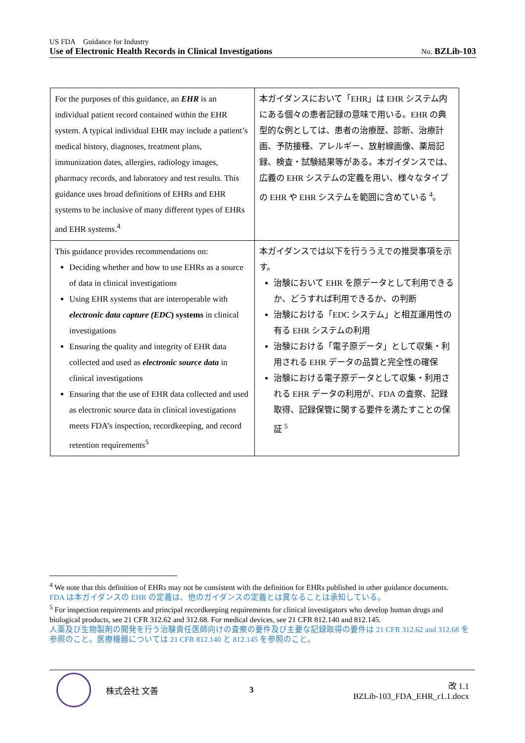US FDA Guidance for Industry
Use of Electronic Health Records in Clinical Investigations No. BZLib-103
| For the purposes of this guidance, an EHR is an individual patient record contained within the EHR system. A typical individual EHR may include a patient’s medical history, diagnoses, treatment plans, immunization dates, allergies, radiology images, pharmacy records, and laboratory and test results. This guidance uses broad definitions of EHRs and EHR systems to be inclusive of many different types of EHRs and EHR systems.<sup>4</sup> | 本ガイダンスにおいて「EHR」は EHR システム内にある個々の患者記録の意味で用いる。EHR の典型的な例としては、患者の治療歴、診断、治療計画、予防接種、アレルギー、放射線画像、薬局記録、検査・試験結果等がある。本ガイダンスでは、広義の EHR システムの定義を用い、様々なタイプの EHR や EHR システムを範囲に含めている <sup>4</sup>。 |
| This guidance provides recommendations on: Deciding whether and how to use EHRs as a source of data in clinical investigations Using EHR systems that are interoperable with electronic data capture (EDC ) systems in clinical investigations Ensuring the quality and integrity of EHR data collected and used as electronic source data in clinical investigations Ensuring that the use of EHR data collected and used as electronic source data in clinical investigations meets FDA’s inspection, recordkeeping, and record retention requirements<sup>5</sup> | 本ガイダンスでは以下を行ううえでの推奨事項を示す。 治験において EHR を原データとして利用できるか、どうすれば利用できるか、の判断 治験における「EDC システム」と相互運用性の有る EHR システムの利用 治験における「電子原データ」として収集・利用される EHR データの品質と完全性の確保 治験における電子原データとして収集・利用される EHR データの利用が、FDA の査察、記録取得、記録保管に関する要件を満たすことの保証 <sup>5</sup> |
<sup>4</sup> We note that this definition of EHRs may not be consistent with the definition for EHRs published in other guidance documents.
FDA は本ガイダンスの EHR の定義は、他のガイダンスの定義とは異なることは承知している。
<sup>5</sup> For inspection requirements and principal recordkeeping requirements for clinical investigators who develop human drugs and biological products, see 21 CFR 312.62 and 312.68. For medical devices, see 21 CFR 812.140 and 812.145.
人薬及び生物製剤の開発を行う治験責任医師向けの査察の要件及び主要な記録取得の要件は 21 CFR 312.62 and 312.68 を参照のこと。医療機器については 21 CFR 812.140 と 812.145 を参照のこと。
株式会社 文善 3
改 1.1
BZLib-103_FDA_EHR_r1.1.docx